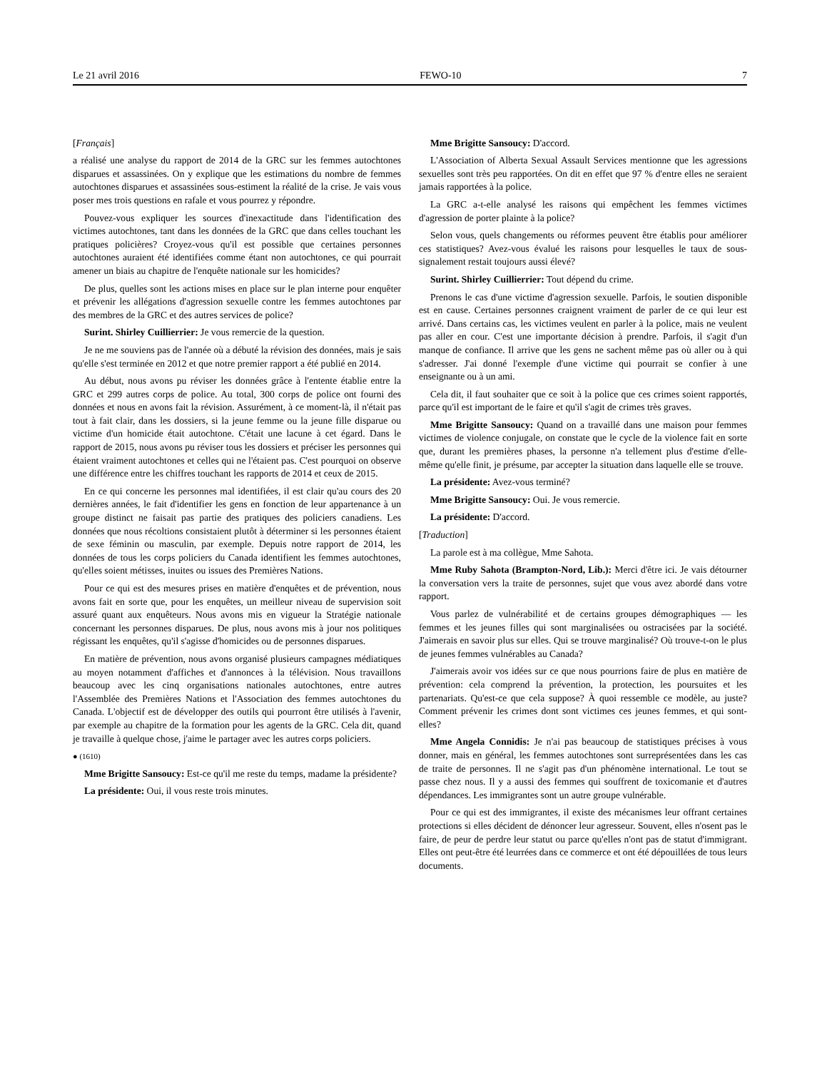Le 21 avril 2016 FEWO-10 7
[Français]
a réalisé une analyse du rapport de 2014 de la GRC sur les femmes autochtones disparues et assassinées. On y explique que les estimations du nombre de femmes autochtones disparues et assassinées sous-estiment la réalité de la crise. Je vais vous poser mes trois questions en rafale et vous pourrez y répondre.
Pouvez-vous expliquer les sources d'inexactitude dans l'identifi­cation des victimes autochtones, tant dans les données de la GRC que dans celles touchant les pratiques policières? Croyez-vous qu'il est possible que certaines personnes autochtones auraient été identifiées comme étant non autochtones, ce qui pourrait amener un biais au chapitre de l'enquête nationale sur les homicides?
De plus, quelles sont les actions mises en place sur le plan interne pour enquêter et prévenir les allégations d'agression sexuelle contre les femmes autochtones par des membres de la GRC et des autres services de police?
Surint. Shirley Cuillierrier: Je vous remercie de la question.
Je ne me souviens pas de l'année où a débuté la révision des données, mais je sais qu'elle s'est terminée en 2012 et que notre premier rapport a été publié en 2014.
Au début, nous avons pu réviser les données grâce à l'entente établie entre la GRC et 299 autres corps de police. Au total, 300 corps de police ont fourni des données et nous en avons fait la révision. Assurément, à ce moment-là, il n'était pas tout à fait clair, dans les dossiers, si la jeune femme ou la jeune fille disparue ou victime d'un homicide était autochtone. C'était une lacune à cet égard. Dans le rapport de 2015, nous avons pu réviser tous les dossiers et préciser les personnes qui étaient vraiment autochtones et celles qui ne l'étaient pas. C'est pourquoi on observe une différence entre les chiffres touchant les rapports de 2014 et ceux de 2015.
En ce qui concerne les personnes mal identifiées, il est clair qu'au cours des 20 dernières années, le fait d'identifier les gens en fonction de leur appartenance à un groupe distinct ne faisait pas partie des pratiques des policiers canadiens. Les données que nous récoltions consistaient plutôt à déterminer si les personnes étaient de sexe féminin ou masculin, par exemple. Depuis notre rapport de 2014, les données de tous les corps policiers du Canada identifient les femmes autochtones, qu'elles soient métisses, inuites ou issues des Premières Nations.
Pour ce qui est des mesures prises en matière d'enquêtes et de prévention, nous avons fait en sorte que, pour les enquêtes, un meilleur niveau de supervision soit assuré quant aux enquêteurs. Nous avons mis en vigueur la Stratégie nationale concernant les personnes disparues. De plus, nous avons mis à jour nos politiques régissant les enquêtes, qu'il s'agisse d'homicides ou de personnes disparues.
En matière de prévention, nous avons organisé plusieurs campagnes médiatiques au moyen notamment d'affiches et d'annon­ces à la télévision. Nous travaillons beaucoup avec les cinq organisations nationales autochtones, entre autres l'Assemblée des Premières Nations et l'Association des femmes autochtones du Canada. L'objectif est de développer des outils qui pourront être utilisés à l'avenir, par exemple au chapitre de la formation pour les agents de la GRC. Cela dit, quand je travaille à quelque chose, j'aime le partager avec les autres corps policiers.
● (1610)
Mme Brigitte Sansoucy: Est-ce qu'il me reste du temps, madame la présidente?
La présidente: Oui, il vous reste trois minutes.
Mme Brigitte Sansoucy: D'accord.
L'Association of Alberta Sexual Assault Services mentionne que les agressions sexuelles sont très peu rapportées. On dit en effet que 97 % d'entre elles ne seraient jamais rapportées à la police.
La GRC a-t-elle analysé les raisons qui empêchent les femmes victimes d'agression de porter plainte à la police?
Selon vous, quels changements ou réformes peuvent être établis pour améliorer ces statistiques? Avez-vous évalué les raisons pour lesquelles le taux de sous-signalement restait toujours aussi élevé?
Surint. Shirley Cuillierrier: Tout dépend du crime.
Prenons le cas d'une victime d'agression sexuelle. Parfois, le soutien disponible est en cause. Certaines personnes craignent vraiment de parler de ce qui leur est arrivé. Dans certains cas, les victimes veulent en parler à la police, mais ne veulent pas aller en cour. C'est une importante décision à prendre. Parfois, il s'agit d'un manque de confiance. Il arrive que les gens ne sachent même pas où aller ou à qui s'adresser. J'ai donné l'exemple d'une victime qui pourrait se confier à une enseignante ou à un ami.
Cela dit, il faut souhaiter que ce soit à la police que ces crimes soient rapportés, parce qu'il est important de le faire et qu'il s'agit de crimes très graves.
Mme Brigitte Sansoucy: Quand on a travaillé dans une maison pour femmes victimes de violence conjugale, on constate que le cycle de la violence fait en sorte que, durant les premières phases, la personne n'a tellement plus d'estime d'elle-même qu'elle finit, je présume, par accepter la situation dans laquelle elle se trouve.
La présidente: Avez-vous terminé?
Mme Brigitte Sansoucy: Oui. Je vous remercie.
La présidente: D'accord.
[Traduction]
La parole est à ma collègue, Mme Sahota.
Mme Ruby Sahota (Brampton-Nord, Lib.): Merci d'être ici. Je vais détourner la conversation vers la traite de personnes, sujet que vous avez abordé dans votre rapport.
Vous parlez de vulnérabilité et de certains groupes démographiques — les femmes et les jeunes filles qui sont marginalisées ou ostracisées par la société. J'aimerais en savoir plus sur elles. Qui se trouve marginalisé? Où trouve-t-on le plus de jeunes femmes vulnérables au Canada?
J'aimerais avoir vos idées sur ce que nous pourrions faire de plus en matière de prévention: cela comprend la prévention, la protection, les poursuites et les partenariats. Qu'est-ce que cela suppose? À quoi ressemble ce modèle, au juste? Comment prévenir les crimes dont sont victimes ces jeunes femmes, et qui sont-elles?
Mme Angela Connidis: Je n'ai pas beaucoup de statistiques précises à vous donner, mais en général, les femmes autochtones sont surreprésentées dans les cas de traite de personnes. Il ne s'agit pas d'un phénomène international. Le tout se passe chez nous. Il y a aussi des femmes qui souffrent de toxicomanie et d'autres dépendances. Les immigrantes sont un autre groupe vulnérable.
Pour ce qui est des immigrantes, il existe des mécanismes leur offrant certaines protections si elles décident de dénoncer leur agresseur. Souvent, elles n'osent pas le faire, de peur de perdre leur statut ou parce qu'elles n'ont pas de statut d'immigrant. Elles ont peut-être été leurrées dans ce commerce et ont été dépouillées de tous leurs documents.